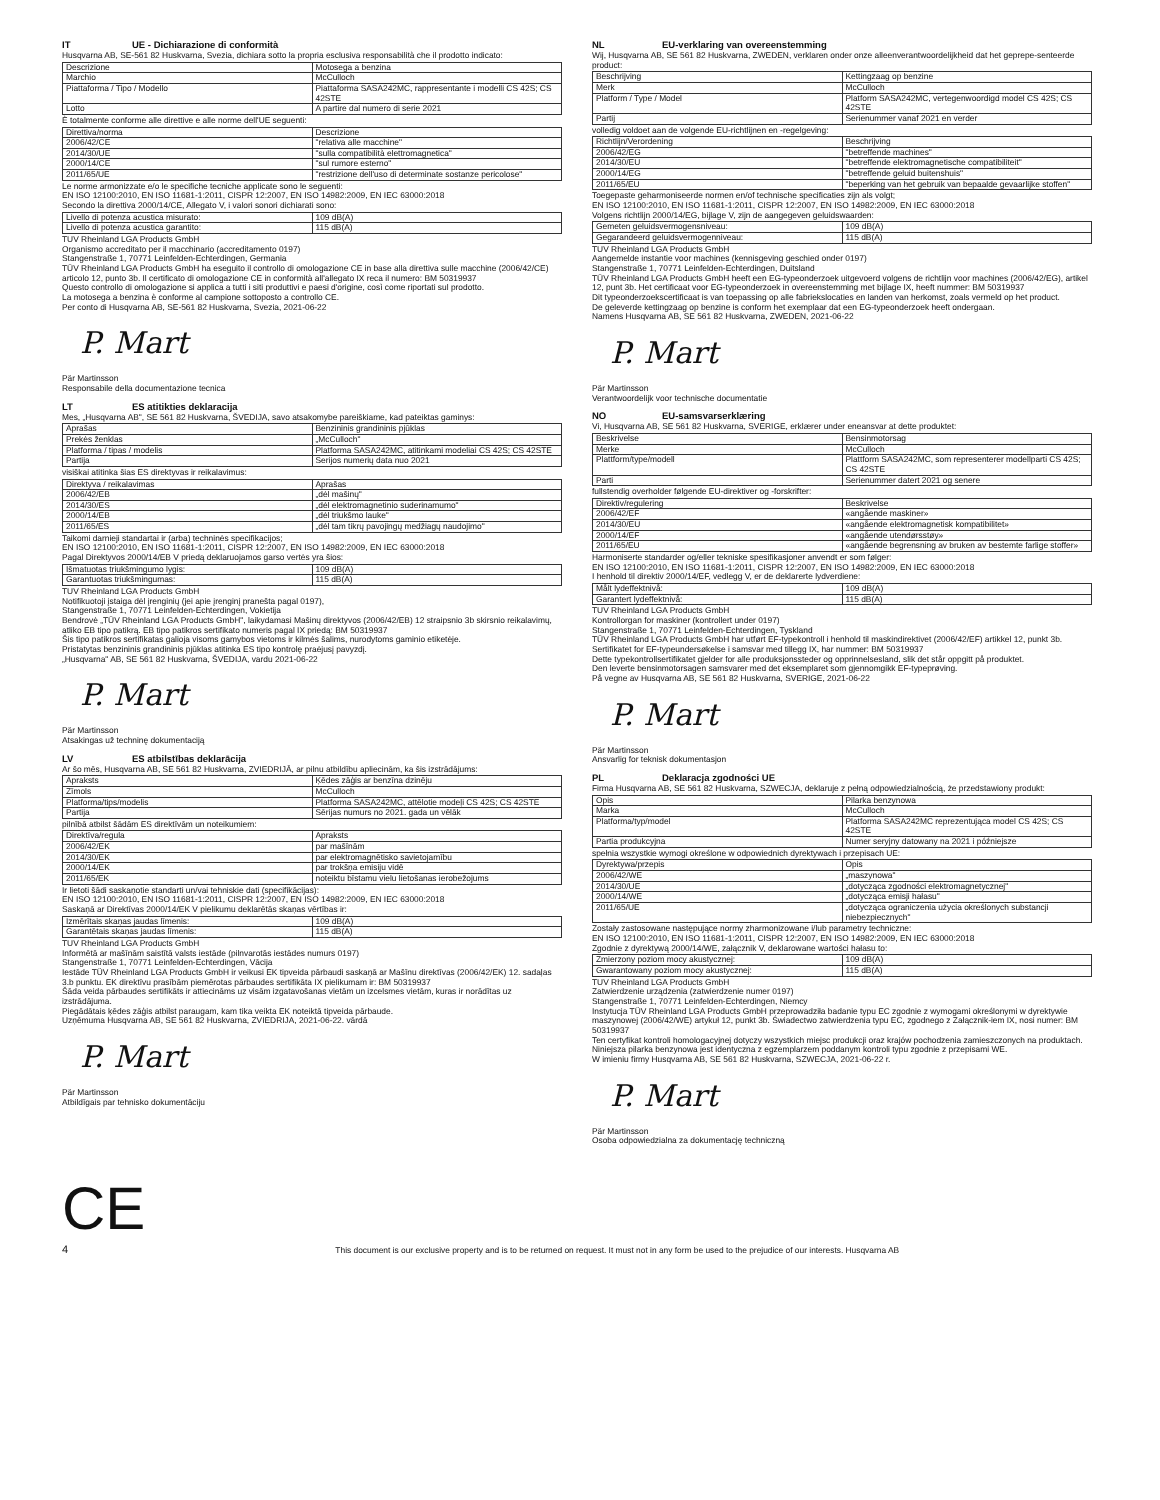IT UE - Dichiarazione di conformità
Husqvarna AB, SE-561 82 Huskvarna, Svezia, dichiara sotto la propria esclusiva responsabilità che il prodotto indicato:
| Descrizione | Motosega a benzina |
| Marchio | McCulloch |
| Piattaforma / Tipo / Modello | Piattaforma SASA242MC, rappresentante i modelli CS 42S; CS 42STE |
| Lotto | A partire dal numero di serie 2021 |
È totalmente conforme alle direttive e alle norme dell'UE seguenti:
| Direttiva/norma | Descrizione |
| 2006/42/CE | "relativa alle macchine" |
| 2014/30/UE | "sulla compatibilità elettromagnetica" |
| 2000/14/CE | "sul rumore esterno" |
| 2011/65/UE | "restrizione dell'uso di determinate sostanze pericolose" |
Le norme armonizzate e/o le specifiche tecniche applicate sono le seguenti:
EN ISO 12100:2010, EN ISO 11681-1:2011, CISPR 12:2007, EN ISO 14982:2009, EN IEC 63000:2018
Secondo la direttiva 2000/14/CE, Allegato V, i valori sonori dichiarati sono:
| Livello di potenza acustica misurato: | 109 dB(A) |
| Livello di potenza acustica garantito: | 115 dB(A) |
TUV Rheinland LGA Products GmbH
Organismo accreditato per il macchinario (accreditamento 0197)
Stangenstraße 1, 70771 Leinfelden-Echterdingen, Germania
TÜV Rheinland LGA Products GmbH ha eseguito il controllo di omologazione CE in base alla direttiva sulle macchine (2006/42/CE) articolo 12, punto 3b. Il certificato di omologazione CE in conformità all'allegato IX reca il numero: BM 50319937
Questo controllo di omologazione si applica a tutti i siti produttivi e paesi d'origine, così come riportati sul prodotto.
La motosega a benzina è conforme al campione sottoposto a controllo CE.
Per conto di Husqvarna AB, SE-561 82 Huskvarna, Svezia, 2021-06-22
P. Mart
Pär Martinsson
Responsabile della documentazione tecnica
LT ES atitikties deklaracija
Mes, „Husqvarna AB", SE 561 82 Huskvarna, ŠVEDIJA, savo atsakomybe pareiškiame, kad pateiktas gaminys:
| Aprašas | Benzininis grandininis pjūklas |
| Prekės ženklas | „McCulloch" |
| Platforma / tipas / modelis | Platforma SASA242MC, atitinkami modeliai CS 42S; CS 42STE |
| Partija | Serijos numerių data nuo 2021 |
visiškai atitinka šias ES direktyvas ir reikalavimus:
| Direktyva / reikalavimas | Aprašas |
| 2006/42/EB | „dėl mašinų" |
| 2014/30/ES | „dėl elektromagnetinio suderinamumo" |
| 2000/14/EB | „dėl triukšmo lauke" |
| 2011/65/ES | „dėl tam tikrų pavojingų medžiagų naudojimo" |
Taikomi darnieji standartai ir (arba) techninės specifikacijos;
EN ISO 12100:2010, EN ISO 11681-1:2011, CISPR 12:2007, EN ISO 14982:2009, EN IEC 63000:2018
Pagal Direktyvos 2000/14/EB V priedą deklaruojamos garso vertės yra šios:
| Išmatuotas triukšmingumo lygis: | 109 dB(A) |
| Garantuotas triukšmingumas: | 115 dB(A) |
TUV Rheinland LGA Products GmbH
Notifikuotoji įstaiga dėl įrenginių (jei apie įrenginį pranešta pagal 0197),
Stangenstraße 1, 70771 Leinfelden-Echterdingen, Vokietija
Bendrovė „TÜV Rheinland LGA Products GmbH", laikydamasi Mašinų direktyvos (2006/42/EB) 12 straipsnio 3b skirsnio reikalavimų, atliko EB tipo patikrą. EB tipo patikros sertifikato numeris pagal IX priedą: BM 50319937
Šis tipo patikros sertifikatas galioja visoms gamybos vietoms ir kilmės šalims, nurodytoms gaminio etiketėje.
Pristatytas benzininis grandininis pjūklas atitinka ES tipo kontrolę praėjusį pavyzdį.
„Husqvarna" AB, SE 561 82 Huskvarna, ŠVEDIJA, vardu 2021-06-22
P. Mart
Pär Martinsson
Atsakingas už techninę dokumentaciją
LV ES atbilstības deklarācija
Ar šo mēs, Husqvarna AB, SE 561 82 Huskvarna, ZVIEDRIJĀ, ar pilnu atbildību apliecinām, ka šis izstrādājums:
| Apraksts | Ķēdes zāģis ar benzīna dzinēju |
| Zīmols | McCulloch |
| Platforma/tips/modelis | Platforma SASA242MC, attēlotie modeļi CS 42S; CS 42STE |
| Partija | Sērijas numurs no 2021. gada un vēlāk |
pilnībā atbilst šādām ES direktīvām un noteikumiem:
| Direktīva/regula | Apraksts |
| 2006/42/EK | par mašīnām |
| 2014/30/EK | par elektromagnētisko savietojamību |
| 2000/14/EK | par trokšņa emisiju vidē |
| 2011/65/EK | noteiktu bīstamu vielu lietošanas ierobežojums |
Ir lietoti šādi saskaņotie standarti un/vai tehniskie dati (specifikācijas):
EN ISO 12100:2010, EN ISO 11681-1:2011, CISPR 12:2007, EN ISO 14982:2009, EN IEC 63000:2018
Saskaņā ar Direktīvas 2000/14/EK V pielikumu deklarētās skaņas vērtības ir:
| Izmērītais skaņas jaudas līmenis: | 109 dB(A) |
| Garantētais skaņas jaudas līmenis: | 115 dB(A) |
TUV Rheinland LGA Products GmbH
Informētā ar mašīnām saistītā valsts iestāde (pilnvarotās iestādes numurs 0197)
Stangenstraße 1, 70771 Leinfelden-Echterdingen, Vācija
Iestāde TÜV Rheinland LGA Products GmbH ir veikusi EK tipveida pārbaudi saskaņā ar Mašīnu direktīvas (2006/42/EK) 12. sadaļas 3.b punktu. EK direktīvu prasībām piemērotas pārbaudes sertifikāta IX pielikumam ir: BM 50319937
Šāda veida pārbaudes sertifikāts ir attiecināms uz visām izgatavošanas vietām un izcelsmes vietām, kuras ir norādītas uz izstrādājuma.
Piegādātais ķēdes zāģis atbilst paraugam, kam tika veikta EK noteiktā tipveida pārbaude.
Uzņēmuma Husqvarna AB, SE 561 82 Huskvarna, ZVIEDRIJA, 2021-06-22. vārdā
P. Mart
Pär Martinsson
Atbildīgais par tehnisko dokumentāciju
NL EU-verklaring van overeenstemming
Wij, Husqvarna AB, SE 561 82 Huskvarna, ZWEDEN, verklaren onder onze alleenverantwoordelijkheid dat het geprepe-senteerde product:
| Beschrijving | Kettingzaag op benzine |
| Merk | McCulloch |
| Platform / Type / Model | Platform SASA242MC, vertegenwoordigd model CS 42S; CS 42STE |
| Partij | Serienummer vanaf 2021 en verder |
volledig voldoet aan de volgende EU-richtlijnen en -regelgeving:
| Richtlijn/Verordening | Beschrijving |
| 2006/42/EG | "betreffende machines" |
| 2014/30/EU | "betreffende elektromagnetische compatibiliteit" |
| 2000/14/EG | "betreffende geluid buitenshuis" |
| 2011/65/EU | "beperking van het gebruik van bepaalde gevaarlijke stoffen" |
Toegepaste geharmoniseerde normen en/of technische specificaties zijn als volgt;
EN ISO 12100:2010, EN ISO 11681-1:2011, CISPR 12:2007, EN ISO 14982:2009, EN IEC 63000:2018
Volgens richtlijn 2000/14/EG, bijlage V, zijn de aangegeven geluidswaarden:
| Gemeten geluidsvermogensniveau: | 109 dB(A) |
| Gegarandeerd geluidsvermogenniveau: | 115 dB(A) |
TUV Rheinland LGA Products GmbH
Aangemelde instantie voor machines (kennisgeving geschied onder 0197)
Stangenstraße 1, 70771 Leinfelden-Echterdingen, Duitsland
TÜV Rheinland LGA Products GmbH heeft een EG-typeonderzoek uitgevoerd volgens de richtlijn voor machines (2006/42/EG), artikel 12, punt 3b. Het certificaat voor EG-typeonderzoek in overeenstemming met bijlage IX, heeft nummer: BM 50319937
Dit typeonderzoekscertificaat is van toepassing op alle fabriekslocaties en landen van herkomst, zoals vermeld op het product.
De geleverde kettingzaag op benzine is conform het exemplaar dat een EG-typeonderzoek heeft ondergaan.
Namens Husqvarna AB, SE 561 82 Huskvarna, ZWEDEN, 2021-06-22
P. Mart
Pär Martinsson
Verantwoordelijk voor technische documentatie
NO EU-samsvarserklæring
Vi, Husqvarna AB, SE 561 82 Huskvarna, SVERIGE, erklærer under eneansvar at dette produktet:
| Beskrivelse | Bensinmotorsag |
| Merke | McCulloch |
| Plattform/type/modell | Plattform SASA242MC, som representerer modellparti CS 42S; CS 42STE |
| Parti | Serienummer datert 2021 og senere |
fullstendig overholder følgende EU-direktiver og -forskrifter:
| Direktiv/regulering | Beskrivelse |
| 2006/42/EF | «angående maskiner» |
| 2014/30/EU | «angående elektromagnetisk kompatibilitet» |
| 2000/14/EF | «angående utendørsstøy» |
| 2011/65/EU | «angående begrensning av bruken av bestemte farlige stoffer» |
Harmoniserte standarder og/eller tekniske spesifikasjoner anvendt er som følger:
EN ISO 12100:2010, EN ISO 11681-1:2011, CISPR 12:2007, EN ISO 14982:2009, EN IEC 63000:2018
I henhold til direktiv 2000/14/EF, vedlegg V, er de deklarerte lydverdiene:
| Målt lydeffektnivå: | 109 dB(A) |
| Garantert lydeffektnivå: | 115 dB(A) |
TUV Rheinland LGA Products GmbH
Kontrollorgan for maskiner (kontrollert under 0197)
Stangenstraße 1, 70771 Leinfelden-Echterdingen, Tyskland
TÜV Rheinland LGA Products GmbH har utført EF-typekontroll i henhold til maskindirektivet (2006/42/EF) artikkel 12, punkt 3b. Sertifikatet for EF-typeundersøkelse i samsvar med tillegg IX, har nummer: BM 50319937
Dette typekontrollsertifikatet gjelder for alle produksjonssteder og opprinnelsesland, slik det står oppgitt på produktet.
Den leverte bensinmotorsagen samsvarer med det eksemplaret som gjennomgikk EF-typeprøving.
På vegne av Husqvarna AB, SE 561 82 Huskvarna, SVERIGE, 2021-06-22
P. Mart
Pär Martinsson
Ansvarlig for teknisk dokumentasjon
PL Deklaracja zgodności UE
Firma Husqvarna AB, SE 561 82 Huskvarna, SZWECJA, deklaruje z pełną odpowiedzialnością, że przedstawiony produkt:
| Opis | Pilarka benzynowa |
| Marka | McCulloch |
| Platforma/typ/model | Platforma SASA242MC reprezentująca model CS 42S; CS 42STE |
| Partia produkcyjna | Numer seryjny datowany na 2021 i późniejsze |
spełnia wszystkie wymogi określone w odpowiednich dyrektywach i przepisach UE:
| Dyrektywa/przepis | Opis |
| 2006/42/WE | „maszynowa" |
| 2014/30/UE | „dotycząca zgodności elektromagnetycznej" |
| 2000/14/WE | „dotycząca emisji hałasu" |
| 2011/65/UE | „dotycząca ograniczenia użycia określonych substancji niebezpiecznych" |
Zostały zastosowane następujące normy zharmonizowane i/lub parametry techniczne:
EN ISO 12100:2010, EN ISO 11681-1:2011, CISPR 12:2007, EN ISO 14982:2009, EN IEC 63000:2018
Zgodnie z dyrektywą 2000/14/WE, załącznik V, deklarowane wartości hałasu to:
| Zmierzony poziom mocy akustycznej: | 109 dB(A) |
| Gwarantowany poziom mocy akustycznej: | 115 dB(A) |
TUV Rheinland LGA Products GmbH
Zatwierdzenie urządzenia (zatwierdzenie numer 0197)
Stangenstraße 1, 70771 Leinfelden-Echterdingen, Niemcy
Instytucja TÜV Rheinland LGA Products GmbH przeprowadziła badanie typu EC zgodnie z wymogami określonymi w dyrektywie maszynowej (2006/42/WE) artykuł 12, punkt 3b. Świadectwo zatwierdzenia typu EC, zgodnego z Załącznik-iem IX, nosi numer: BM 50319937
Ten certyfikat kontroli homologacyjnej dotyczy wszystkich miejsc produkcji oraz krajów pochodzenia zamieszczonych na produktach.
Niniejsza pilarka benzynowa jest identyczna z egzemplarzem poddanym kontroli typu zgodnie z przepisami WE.
W imieniu firmy Husqvarna AB, SE 561 82 Huskvarna, SZWECJA, 2021-06-22 r.
P. Mart
Pär Martinsson
Osoba odpowiedzialna za dokumentację techniczną
CE
4
This document is our exclusive property and is to be returned on request. It must not in any form be used to the prejudice of our interests. Husqvarna AB